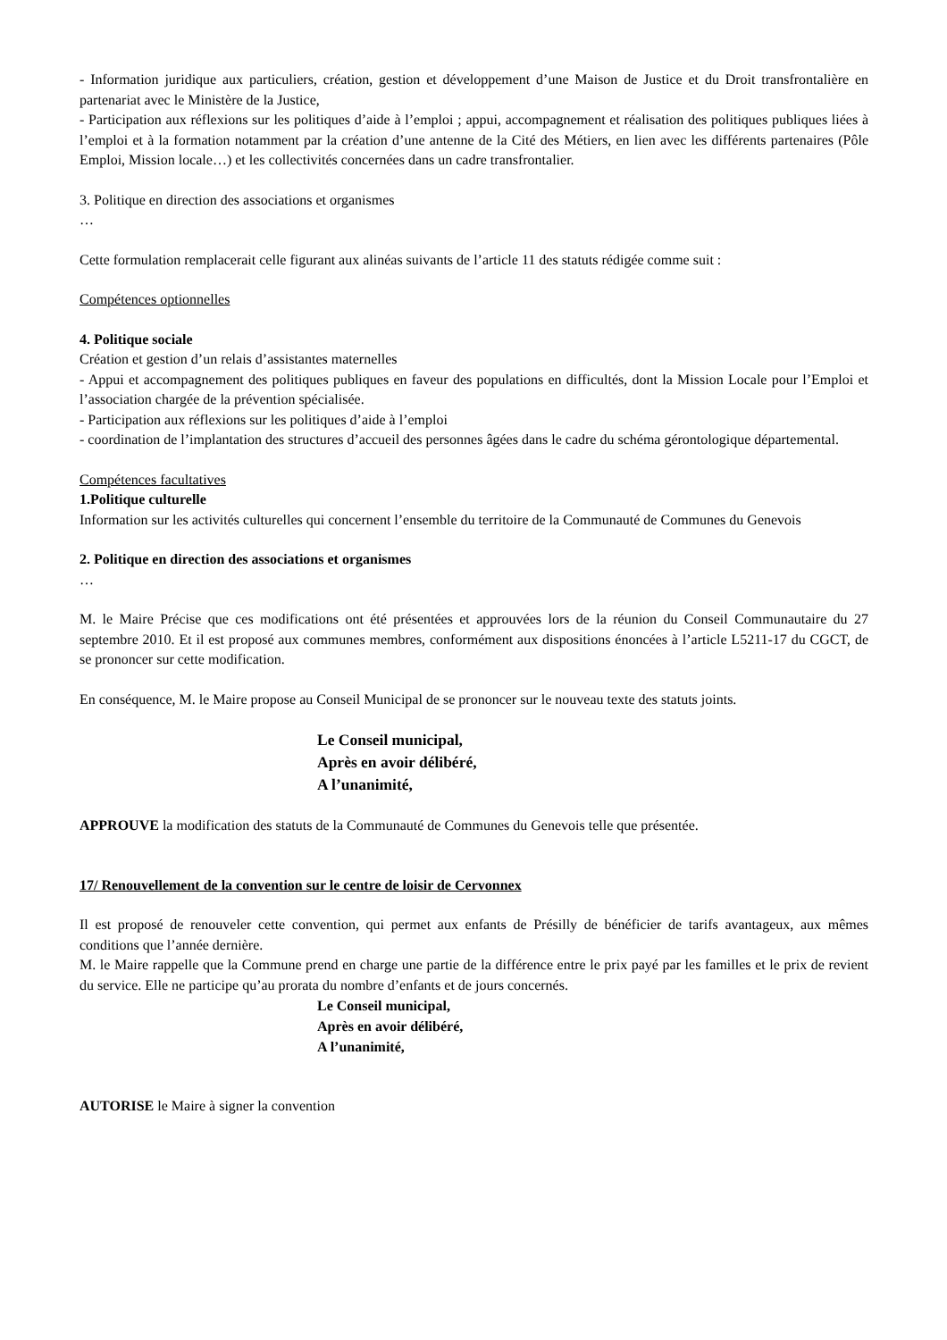- Information juridique aux particuliers, création, gestion et développement d’une Maison de Justice et du Droit transfrontalière en partenariat avec le Ministère de la Justice,
- Participation aux réflexions sur les politiques d’aide à l’emploi ; appui, accompagnement et réalisation des politiques publiques liées à l’emploi et à la formation notamment par la création d’une antenne de la Cité des Métiers, en lien avec les différents partenaires (Pôle Emploi, Mission locale…) et les collectivités concernées dans un cadre transfrontalier.
3. Politique en direction des associations et organismes
…
Cette formulation remplacerait celle figurant aux alinéas suivants de l’article 11 des statuts rédigée comme suit :
Compétences optionnelles
4. Politique sociale
Création et gestion d’un relais d’assistantes maternelles
- Appui et accompagnement des politiques publiques en faveur des populations en difficultés, dont la Mission Locale pour l’Emploi et l’association chargée de la prévention spécialisée.
- Participation aux réflexions sur les politiques d’aide à l’emploi
- coordination de l’implantation des structures d’accueil des personnes âgées dans le cadre du schéma gérontologique départemental.
Compétences facultatives
1.Politique culturelle
Information sur les activités culturelles qui concernent l’ensemble du territoire de la Communauté de Communes du Genevois
2. Politique en direction des associations et organismes
…
M. le Maire Précise que ces modifications ont été présentées et approuvées lors de la réunion du Conseil Communautaire du 27 septembre 2010. Et il est proposé aux communes membres, conformément aux dispositions énoncées à l’article L5211-17 du CGCT, de se prononcer sur cette modification.
En conséquence, M. le Maire propose au Conseil Municipal de se prononcer sur le nouveau texte des statuts joints.
Le Conseil municipal,
Après en avoir délibéré,
A l’unanimité,
APPROUVE la modification des statuts de la Communauté de Communes du Genevois telle que présentée.
17/ Renouvellement de la convention sur le centre de loisir de Cervonnex
Il est proposé de renouveler cette convention, qui permet aux enfants de Présilly de bénéficier de tarifs avantageux, aux mêmes conditions que l’année dernière.
M. le Maire rappelle que la Commune prend en charge une partie de la différence entre le prix payé par les familles et le prix de revient du service. Elle ne participe qu’au prorata du nombre d’enfants et de jours concernés.
Le Conseil municipal,
Après en avoir délibéré,
A l’unanimité,
AUTORISE le Maire à signer la convention